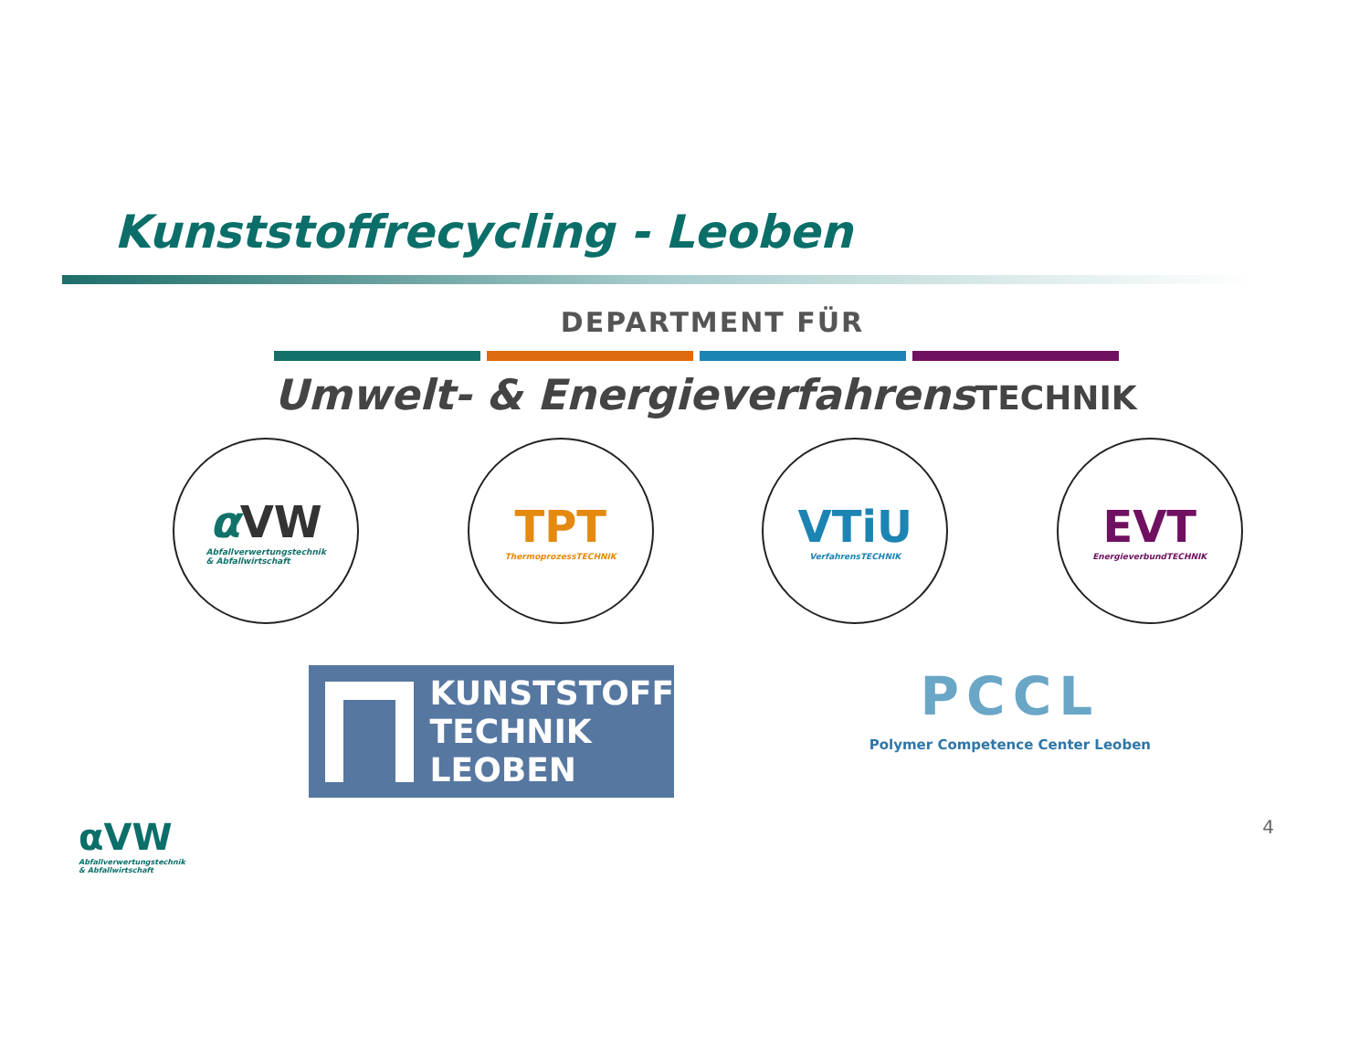Kunststoffrecycling - Leoben
DEPARTMENT FÜR
Umwelt- & EnergieverfahrensTECHNIK
α VW
Abfallverwertungstechnik
& Abfallwirtschaft
TPT
ThermoprozessTECHNIK
VTiU
VerfahrensTECHNIK
EVT
EnergieverbundTECHNIK
KUNSTSTOFF
TECHNIK
LEOBEN
PCCL
Polymer Competence Center Leoben
αVW
Abfallverwertungstechnik
& Abfallwirtschaft
4